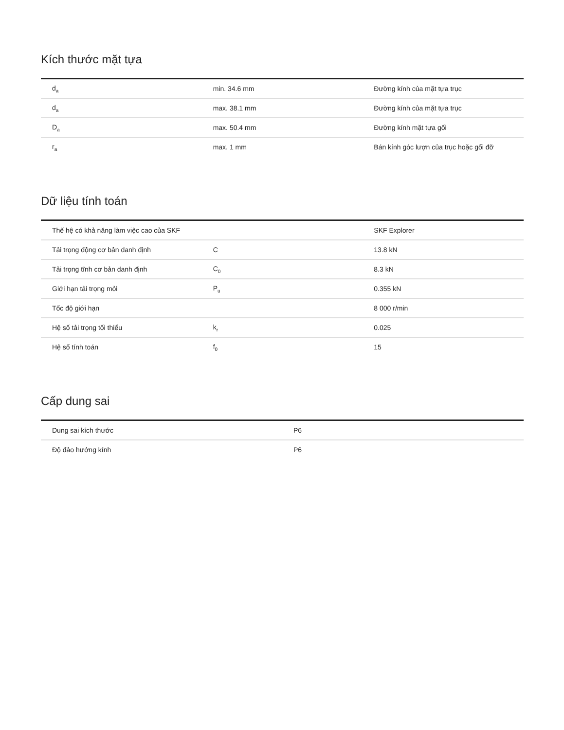Kích thước mặt tựa
| d<sub>a</sub> | min. 34.6 mm | Đường kính của mặt tựa trục |
| d<sub>a</sub> | max. 38.1 mm | Đường kính của mặt tựa trục |
| D<sub>a</sub> | max. 50.4 mm | Đường kính mặt tựa gối |
| r<sub>a</sub> | max. 1 mm | Bán kính góc lượn của trục hoặc gối đỡ |
Dữ liệu tính toán
| Thế hệ có khả năng làm việc cao của SKF | | SKF Explorer |
| Tải trọng động cơ bản danh định | C | 13.8 kN |
| Tải trọng tĩnh cơ bản danh định | C<sub>0</sub> | 8.3 kN |
| Giới hạn tải trọng mỏi | P<sub>u</sub> | 0.355 kN |
| Tốc độ giới hạn | | 8 000 r/min |
| Hệ số tải trọng tối thiểu | k<sub>r</sub> | 0.025 |
| Hệ số tính toán | f<sub>0</sub> | 15 |
Cấp dung sai
| Dung sai kích thước | P6 |
| Độ đảo hướng kính | P6 |